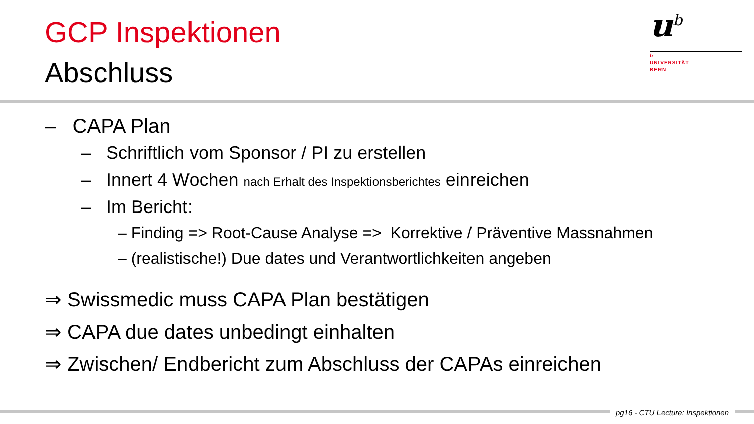GCP Inspektionen
Abschluss
u<sup>b</sup>
b
UNIVERSITÄT
BERN
– CAPA Plan
– Schriftlich vom Sponsor / PI zu erstellen
– Innert 4 Wochen nach Erhalt des Inspektionsberichtes einreichen
– Im Bericht:
– Finding => Root-Cause Analyse => Korrektive / Präventive Massnahmen
– (realistische!) Due dates und Verantwortlichkeiten angeben
⇒ Swissmedic muss CAPA Plan bestätigen
⇒ CAPA due dates unbedingt einhalten
⇒ Zwischen/ Endbericht zum Abschluss der CAPAs einreichen
pg16 - CTU Lecture: Inspektionen